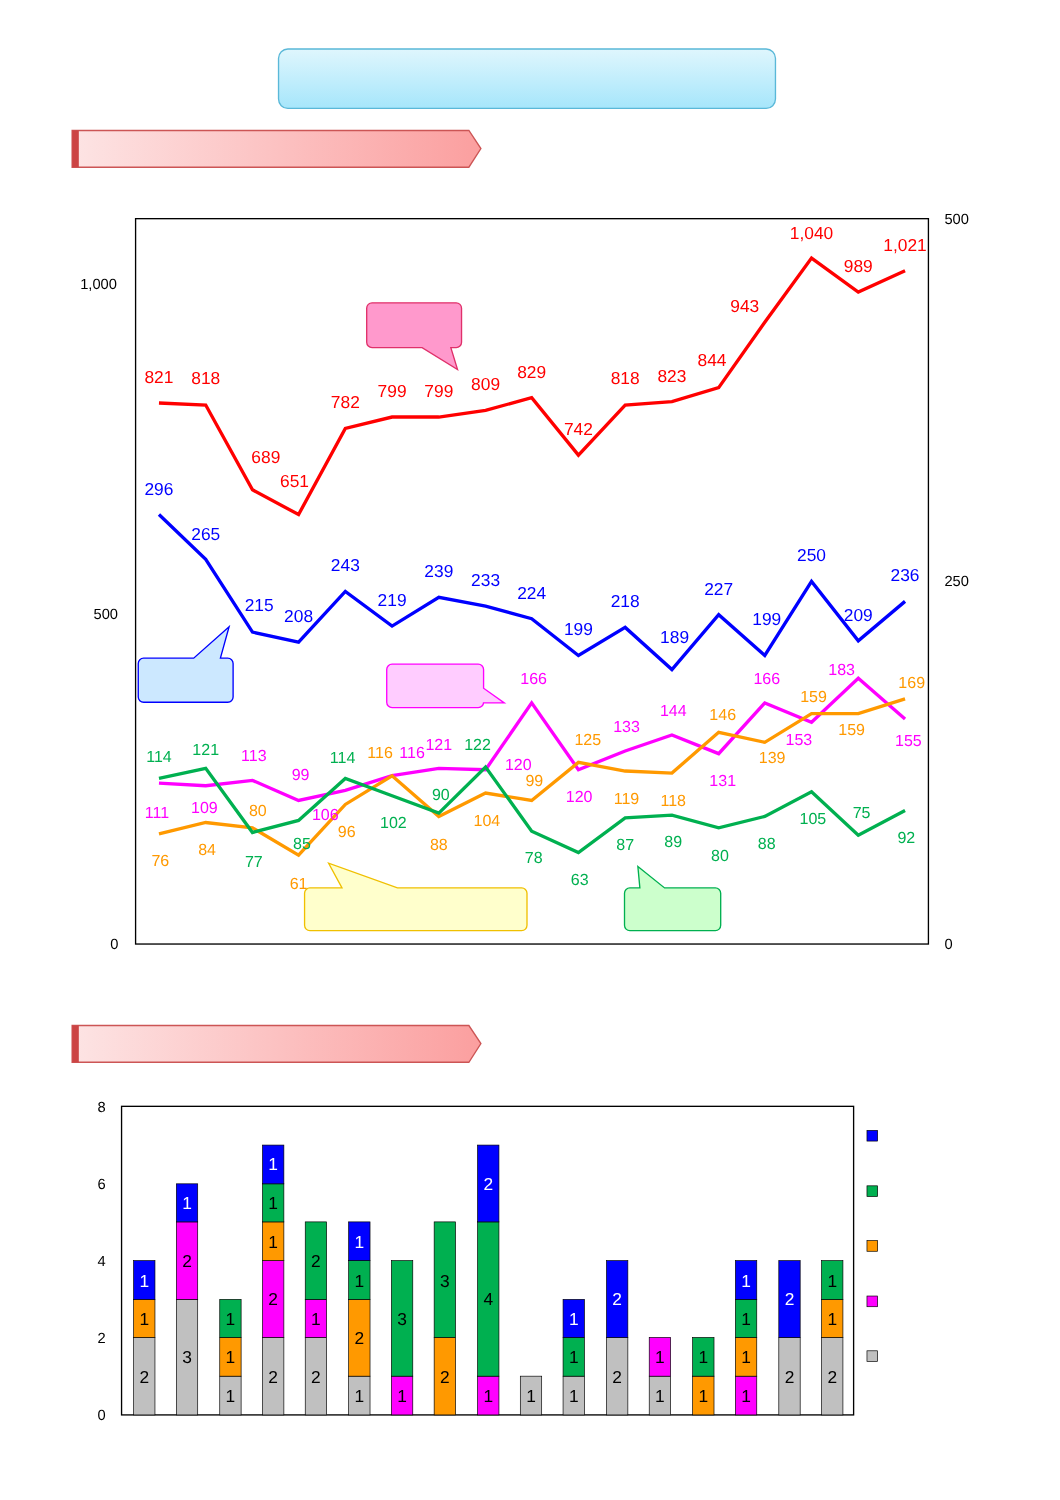1,000
500
0
500
250
0
821
818
689
651
782
799
799
809
829
742
818
823
844
943
1,040
989
1,021
296
265
215
208
243
219
239
233
224
199
218
189
227
199
250
209
236
111
109
113
99
106
116
121
120
166
120
133
144
131
166
153
183
155
76
84
80
61
96
116
88
104
99
125
119
118
146
139
159
159
169
114
121
77
85
114
102
90
122
78
63
87
89
80
88
105
75
92
8
6
4
2
0
2
1
1
3
2
1
1
1
1
2
2
1
1
1
2
1
2
1
2
1
1
1
3
2
3
1
4
2
1
1
1
1
2
2
1
1
1
1
1
1
1
1
2
2
2
1
1